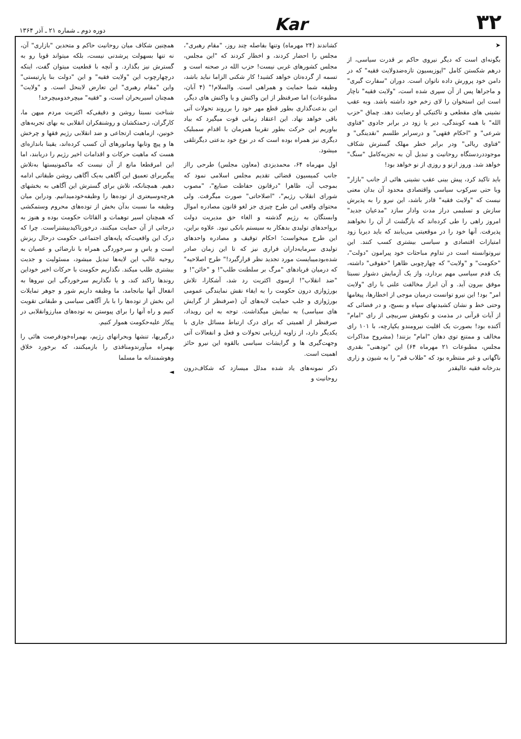۳۲ Kar دوره دوم ـ شماره ۲۱ ـ آذر ۱۳۶۴
➤
بگونه‌ای است که دیگر نیروی حاکم بر قدرت سیاسی، از درهم شکستن کامل "اپوزیسیون تازه‌ضدولایت فقیه" که در دامن خود پرورش داده ناتوان است. دوران "سفارت گیری" و ماجراها پس از آن سپری شده است، "ولایت فقیه" ناچار است این استخوان را لای زخم خود داشته باشد. وبه عقب نشینی های مقطعی و تاکتیکی او رضایت دهد. چماق "حزب الله" با همه کوبندگی، دیر یا زود در برابر جادوی "فتاوی شرعی" و "احکام فقهی" و درسرابر طلسم "نقدینگی" و "فتاوی ریالی" ودر برابر خطر مهلک گسترش شکاف موجوددردستگاه روحانیت و تبدیل آن به تجزیه‌کامل "سنگ" خواهد شد. وروز ازنو و روزی از نو خواهد بود!
باید تاکید کرد، پیش بینی عقب نشینی هائی از جانب "بازار" وبا حتی سرکوب سیاسی واقتصادی محدود آن بدان معنی نیست که "ولایت فقیه" قادر باشد، این نیرو را به پذیرش سازش و تسلیمی دراز مدت وادار سازد "مدعیان جدید" امروز راهی را طی کرده‌اند که بازگشت از آن را نخواهند پذیرفت. آنها خود را در موقعیتی می‌یابند که باید دیریا زود امتیازات اقتصادی و سیاسی بیشتری کسب کنند. این نیروتوانسته است در تداوم مباحثات خود پیرامون "دولت"، "حکومت" و "ولایت" که چهارچوبی ظاهرا "حقوقی" داشته، یک قدم سیاسی مهم بردارد، واز یک آزمایش دشوار نسبتا موفق بیرون آید. و آن ابراز مخالفت علنی با رای "ولایت امر" بود! این نیرو توانست درمیان موجی از اخطارها، پیغامها وحتی خط و نشان کشیدنهای سپاه و بسیج، و در فضائی که از آیات قرآنی در مذمت و نکوهش سربیچی از رای "امام" آکنده بود! بصورت یک اقلیت نیرومندو یکپارچه، با ۱۰۱ رای مخالف و ممتنع توی دهان "امام" بزنند! (مشروح مذاکرات مجلس، مطبوعات ۲۱ مهرماه ۶۴) این "تودهنی" بقدری ناگهانی و غیر منتظره بود که "طلاب قم" را به شیون و زاری بدرخانه فقیه عالیقدر
کشاندند (۲۴ مهرماه) وتنها بفاصله چند روز، "مقام رهبری"، مجلس را احضار کردند، و اخطار کردند که "این مجلس، مجلس کشورهای غربی نیست! حزب الله در صحنه است و تسمه از گرده‌تان خواهد کشید! کار شکنی الزاما نباید باشد، وظیفه شما حمایت و همراهی است. والسلام!" (۴ آبان، مطبوعات) اما صرفنظر از این واکنش و یا واکنش های دیگر، این بدعت‌گذاری بطور قطع مهر خود را برروند تحولات آتی باقی خواهد نهاد. این اعتقاد زمانی قوت میگیرد که بیاد بیاوریم این حرکت بطور تقریبا همزمان با اقدام سمبلیک دیگری نیز همراه بوده است که در نوع خود بدعتی دیگرتلقی میشود.
اول مهرماه ۶۴، محمدیزدی (معاون مجلس) طرحی رااز جانب کمیسیون قضائی تقدیم مجلس اسلامی نمود که بموجب آن، ظاهرا "درقانون حفاظت صنایع"، "مصوب شورای انقلاب رژیم"، "اصلاحاتی" صورت میگرفت. ولی محتوای واقعی این طرح چیزی جز لغو قانون مصادره اموال وابستگان به رژیم گذشته و الغاء حق مدیریت دولت برواحدهای تولیدی بدهکار به سیستم بانکی نبود. علاوه براین، این طرح میخواست؛ احکام توقیف و مصادره واحدهای تولیدی سرمایه‌داران فراری نیز که تا این زمان صادر شده‌بودمیبایست مورد تجدید نظر قرارگیرد!" طرح اصلاحیه" که درمیان فریادهای "مرگ بر سلطنت طلب"! و "خائن"! و "ضد انقلاب"! ازسوی اکثریت رد شد، آشکارا، تلاش بورژوازی درون حکومت را به ایفاء نقش نمایندگی عمومی بورژوازی و جلب حمایت لایه‌های آن (صرفنظر از گرایش های سیاسی) به نمایش میگذاشت. توجه به این رویداد، صرفنظر از اهمیتی که برای درک ارتباط مسائل جاری با یکدیگر دارد، از زاویه ارزیابی تحولات و فعل و انفعالات آتی وجهت‌گیری ها و گرایشات سیاسی بالقوه این نیرو حائز اهمیت است.
ذکر نمونه‌های یاد شده مدلل میسازد که شکاف‌درون روحانیت و
همچنین شکاف میان روحانیت حاکم و متحدین "بازاری" آن، نه تنها بسهولت پرشدنی نیست، بلکه میتواند قویا رو به گسترش نیز بگذارد. و آنچه با قطعیت میتوان گفت، اینکه درچهارچوب این "ولایت فقیه" و این "دولت بنا پارتیستی" واین "مقام رهبری" این تعارض لاینحل است. و "ولایت" همچنان اسیربحران است، و "فقیه" میچرخدومیچرخد!
شناخت نسبتا روشن و دقیقی‌که اکثریت مردم میهن ما، کارگران، زحمتکشان و روشنفکران انقلابی به بهای تجربه‌های خونین، ازماهیت ارتجاعی و ضد انقلابی رژیم فقها و چرخش ها و پیچ وتابها ومانورهای آن کسب کرده‌اند، یقینا باندازه‌ای هست که ماهیت حرکات و اقدامات اخیر رژیم را دریابند، اما این امرقطعا مانع از آن نیست که ماکمونیستها به‌تلاش پیگیربرای تعمیق این آگاهی به‌یک آگاهی روشن طبقاتی ادامه دهیم. همچنانکه، تلاش برای گسترش این آگاهی به بخشهای هرچه‌وسیعتری از توده‌ها را وظیفه‌خودمیدانیم. ودراین میان وظیفه ما نسبت بدآن بخش از توده‌های محروم وستمکشی که همچنان اسیر توهمات و القائات حکومت بوده و هنوز به درجاتی از آن حمایت میکنند، درخورتاکیدبیشتراست. چرا که درک این واقعیت‌که پایه‌های اجتماعی حکومت درحال ریزش است و یاس و سرخوردگی همراه با نارضائی و عصیان به روحیه غالب این لایه‌ها تبدیل میشود، مسئولیت و جدیت بیشتری طلب میکند. نگذاریم حکومت با حرکات اخیر خوداین روندها راکند کند، و یا نگذاریم سرخوردگی این نیروها به انفعال آنها بیانجامد، ما وظیفه داریم شور و جوهر تمایلات این بخش از توده‌ها را با بار آگاهی سیاسی و طبقاتی تقویت کنیم و راه آنها را برای پیوستن به توده‌های مبارزوانقلابی در پیکار علیه‌حکومت هموار کنیم.
درگیریها، تنشها وبحرانهای رژیم، بهمراه‌خودفرصت هائی را بهمراه میآورندومنافذی را بازمیکنند، که برخورد خلاق وهوشمندانه ما مسلما
◄